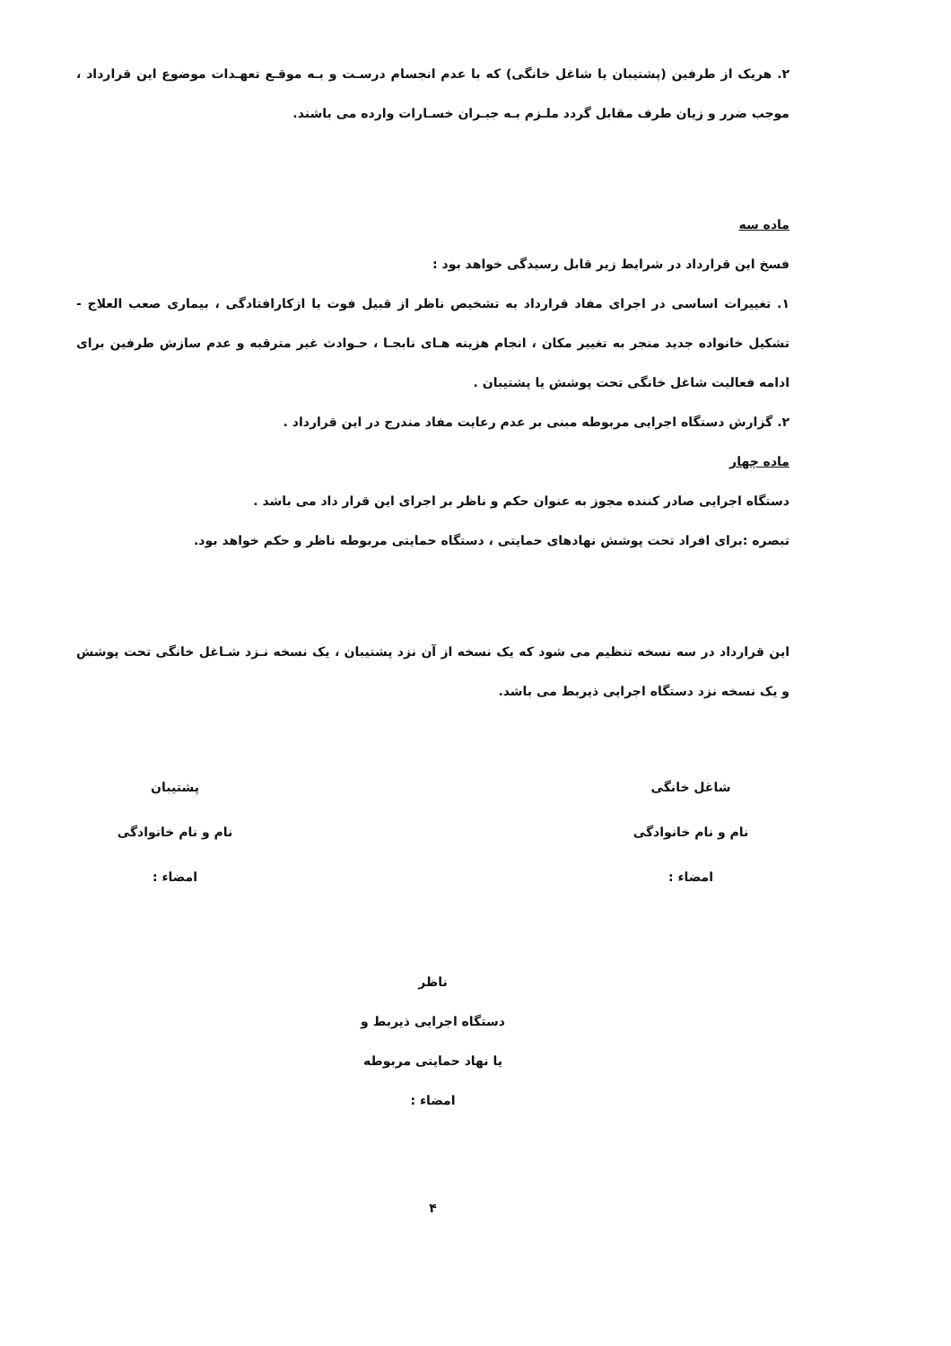۲. هریک از طرفین (پشتیبان یا شاغل خانگی) که با عدم انجسام درسـت و بـه موقـع تعهـدات موضوع این قرارداد ، موجب ضرر و زیان طرف مقابل گردد ملـزم بـه جبـران خسـارات وارده می باشند.
ماده سه
فسخ این قرارداد در شرایط زیر قابل رسیدگی خواهد بود :
۱. تغییرات اساسی در اجرای مفاد قرارداد به تشخیص ناظر از قبیل فوت یا ازکارافتادگی ، بیماری صعب العلاج - تشکیل خانواده جدید منجر به تغییر مکان ، انجام هزینه هـای نابجـا ، حـوادث غیر مترقبه و عدم سازش طرفین برای ادامه فعالیت شاغل خانگی تحت پوشش یا پشتیبان .
۲. گزارش دستگاه اجرایی مربوطه مبنی بر عدم رعایت مفاد مندرج در این قرارداد .
ماده چهار
دستگاه اجرایی صادر کننده مجوز به عنوان حکم و ناظر بر اجرای این قرار داد می باشد .
تبصره :برای افراد تحت پوشش نهادهای حمایتی ، دستگاه حمایتی مربوطه ناظر و حکم خواهد بود.
این قرارداد در سه نسخه تنظیم می شود که یک نسخه از آن نزد پشتیبان ، یک نسخه نـزد شـاغل خانگی تحت پوشش و یک نسخه نزد دستگاه اجرایی ذیربط می باشد.
شاغل خانگی
نام و نام خانوادگی
امضاء :
پشتیبان
نام و نام خانوادگی
امضاء :
ناظر
دستگاه اجرایی ذیربط و
یا نهاد حمایتی مربوطه
امضاء :
۴